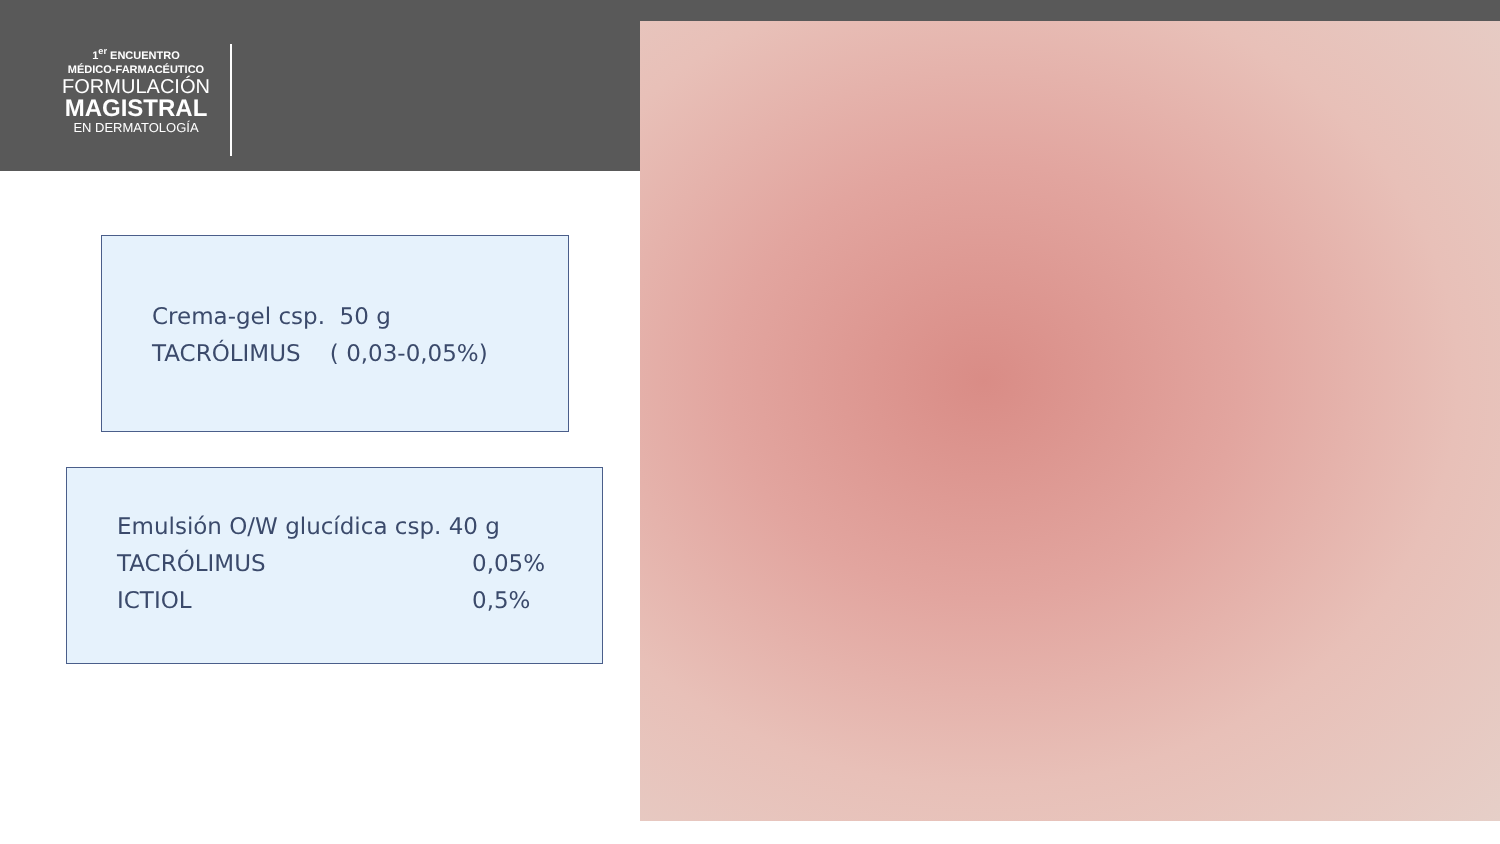1<sup>er</sup> ENCUENTRO
MÉDICO-FARMACÉUTICO
FORMULACIÓN
MAGISTRAL
EN DERMATOLOGÍA
Crema-gel csp. 50 g
TACRÓLIMUS ( 0,03-0,05%)
| Emulsión O/W glucídica csp. 40 g | |
| TACRÓLIMUS | 0,05% |
| ICTIOL | 0,5% |